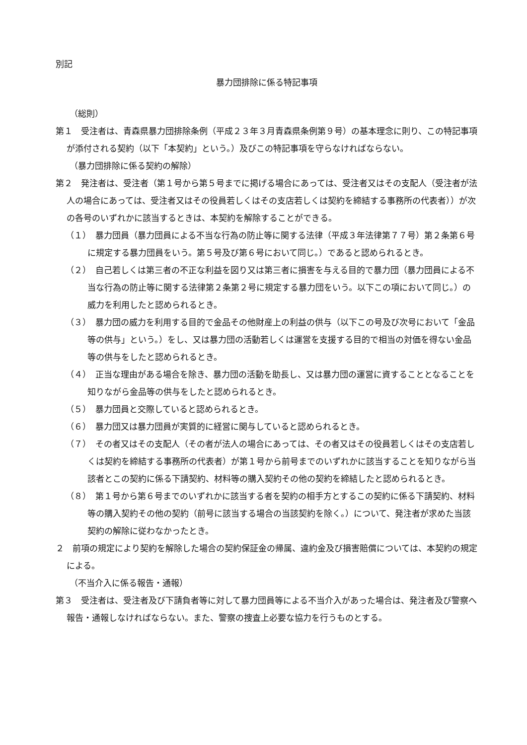別記
暴力団排除に係る特記事項
（総則）
第１　受注者は、青森県暴力団排除条例（平成２３年３月青森県条例第９号）の基本理念に則り、この特記事項が添付される契約（以下「本契約」という。）及びこの特記事項を守らなければならない。
（暴力団排除に係る契約の解除）
第２　発注者は、受注者（第１号から第５号までに掲げる場合にあっては、受注者又はその支配人（受注者が法人の場合にあっては、受注者又はその役員若しくはその支店若しくは契約を締結する事務所の代表者））が次の各号のいずれかに該当するときは、本契約を解除することができる。
（１）　暴力団員（暴力団員による不当な行為の防止等に関する法律（平成３年法律第７７号）第２条第６号に規定する暴力団員をいう。第５号及び第６号において同じ。）であると認められるとき。
（２）　自己若しくは第三者の不正な利益を図り又は第三者に損害を与える目的で暴力団（暴力団員による不当な行為の防止等に関する法律第２条第２号に規定する暴力団をいう。以下この項において同じ。）の威力を利用したと認められるとき。
（３）　暴力団の威力を利用する目的で金品その他財産上の利益の供与（以下この号及び次号において「金品等の供与」という。）をし、又は暴力団の活動若しくは運営を支援する目的で相当の対価を得ない金品等の供与をしたと認められるとき。
（４）　正当な理由がある場合を除き、暴力団の活動を助長し、又は暴力団の運営に資することとなることを知りながら金品等の供与をしたと認められるとき。
（５）　暴力団員と交際していると認められるとき。
（６）　暴力団又は暴力団員が実質的に経営に関与していると認められるとき。
（７）　その者又はその支配人（その者が法人の場合にあっては、その者又はその役員若しくはその支店若しくは契約を締結する事務所の代表者）が第１号から前号までのいずれかに該当することを知りながら当該者とこの契約に係る下請契約、材料等の購入契約その他の契約を締結したと認められるとき。
（８）　第１号から第６号までのいずれかに該当する者を契約の相手方とするこの契約に係る下請契約、材料等の購入契約その他の契約（前号に該当する場合の当該契約を除く。）について、発注者が求めた当該契約の解除に従わなかったとき。
２　前項の規定により契約を解除した場合の契約保証金の帰属、違約金及び損害賠償については、本契約の規定による。
（不当介入に係る報告・通報）
第３　受注者は、受注者及び下請負者等に対して暴力団員等による不当介入があった場合は、発注者及び警察へ報告・通報しなければならない。また、警察の捜査上必要な協力を行うものとする。